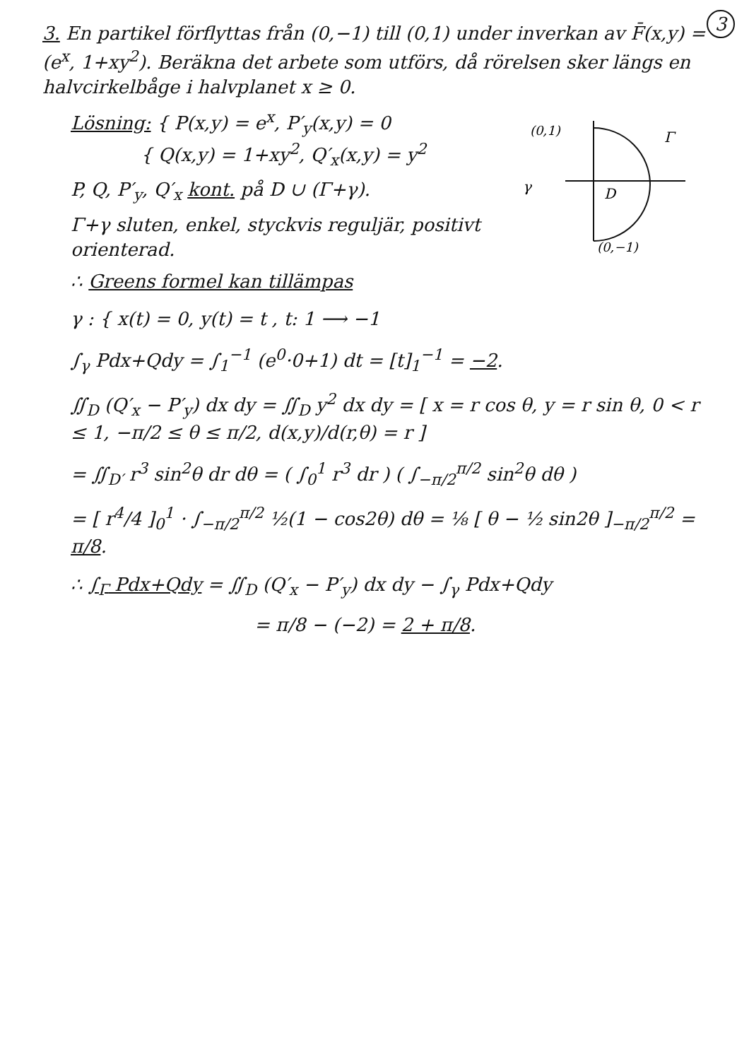3
3. En partikel förflyttas från (0,−1) till (0,1) under inverkan av F̄(x,y) = (e<sup>x</sup>, 1+xy<sup>2</sup>). Beräkna det arbete som utförs, då rörelsen sker längs en halvcirkelbåge i halvplanet x ≥ 0.
(0,1)
Γ
γ
D
(0,−1)
Lösning: { P(x,y) = e<sup>x</sup>, P′<sub>y</sub>(x,y) = 0
{ Q(x,y) = 1+xy<sup>2</sup>, Q′<sub>x</sub>(x,y) = y<sup>2</sup>
P, Q, P′<sub>y</sub>, Q′<sub>x</sub> kont. på D ∪ (Γ+γ).
Γ+γ sluten, enkel, styckvis reguljär, positivt orienterad.
∴ Greens formel kan tillämpas
γ : { x(t) = 0, y(t) = t , t: 1 ⟶ −1
∫<sub>γ</sub> Pdx+Qdy = ∫<sub>1</sub><sup>−1</sup> (e<sup>0</sup>·0+1) dt = [t]<sub>1</sub><sup>−1</sup> = −2.
∬<sub>D</sub> (Q′<sub>x</sub> − P′<sub>y</sub>) dx dy = ∬<sub>D</sub> y<sup>2</sup> dx dy = [ x = r cos θ, y = r sin θ, 0 < r ≤ 1, −π/2 ≤ θ ≤ π/2, d(x,y)/d(r,θ) = r ]
= ∬<sub>D′</sub> r<sup>3</sup> sin<sup>2</sup>θ dr dθ = ( ∫<sub>0</sub><sup>1</sup> r<sup>3</sup> dr ) ( ∫<sub>−π/2</sub><sup>π/2</sup> sin<sup>2</sup>θ dθ )
= [ r<sup>4</sup>/4 ]<sub>0</sub><sup>1</sup> · ∫<sub>−π/2</sub><sup>π/2</sup> ½(1 − cos2θ) dθ = ⅛ [ θ − ½ sin2θ ]<sub>−π/2</sub><sup>π/2</sup> = π/8.
∴ ∫<sub>Γ</sub> Pdx+Qdy = ∬<sub>D</sub> (Q′<sub>x</sub> − P′<sub>y</sub>) dx dy − ∫<sub>γ</sub> Pdx+Qdy
= π/8 − (−2) = 2 + π/8.